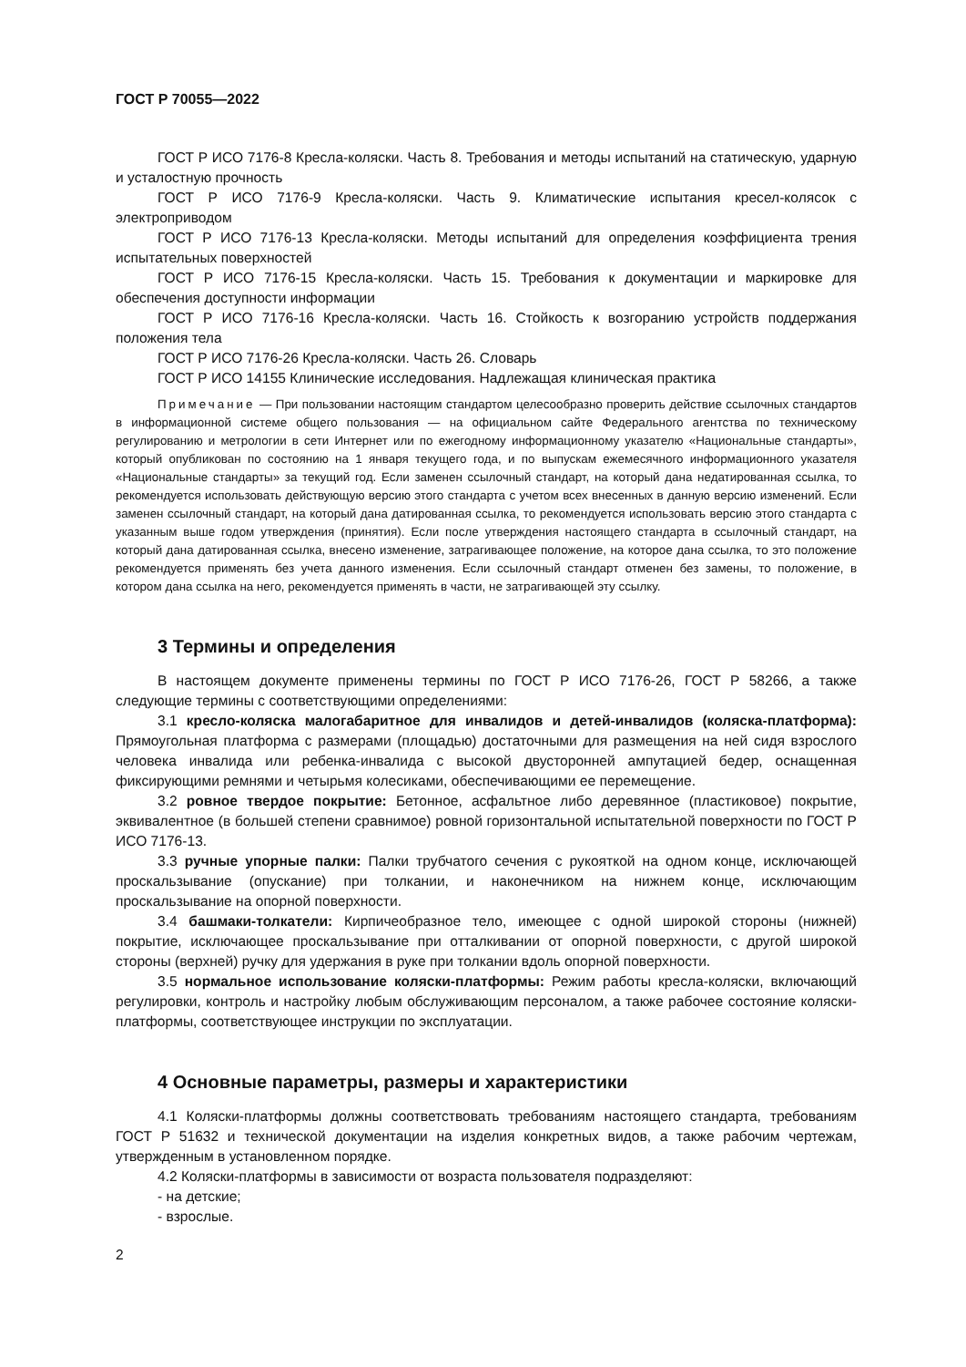ГОСТ Р 70055—2022
ГОСТ Р ИСО 7176-8 Кресла-коляски. Часть 8. Требования и методы испытаний на статическую, ударную и усталостную прочность
ГОСТ Р ИСО 7176-9 Кресла-коляски. Часть 9. Климатические испытания кресел-колясок с электроприводом
ГОСТ Р ИСО 7176-13 Кресла-коляски. Методы испытаний для определения коэффициента трения испытательных поверхностей
ГОСТ Р ИСО 7176-15 Кресла-коляски. Часть 15. Требования к документации и маркировке для обеспечения доступности информации
ГОСТ Р ИСО 7176-16 Кресла-коляски. Часть 16. Стойкость к возгоранию устройств поддержания положения тела
ГОСТ Р ИСО 7176-26 Кресла-коляски. Часть 26. Словарь
ГОСТ Р ИСО 14155 Клинические исследования. Надлежащая клиническая практика
Примечание — При пользовании настоящим стандартом целесообразно проверить действие ссылочных стандартов в информационной системе общего пользования — на официальном сайте Федерального агентства по техническому регулированию и метрологии в сети Интернет или по ежегодному информационному указателю «Национальные стандарты», который опубликован по состоянию на 1 января текущего года, и по выпускам ежемесячного информационного указателя «Национальные стандарты» за текущий год. Если заменен ссылочный стандарт, на который дана недатированная ссылка, то рекомендуется использовать действующую версию этого стандарта с учетом всех внесенных в данную версию изменений. Если заменен ссылочный стандарт, на который дана датированная ссылка, то рекомендуется использовать версию этого стандарта с указанным выше годом утверждения (принятия). Если после утверждения настоящего стандарта в ссылочный стандарт, на который дана датированная ссылка, внесено изменение, затрагивающее положение, на которое дана ссылка, то это положение рекомендуется применять без учета данного изменения. Если ссылочный стандарт отменен без замены, то положение, в котором дана ссылка на него, рекомендуется применять в части, не затрагивающей эту ссылку.
3 Термины и определения
В настоящем документе применены термины по ГОСТ Р ИСО 7176-26, ГОСТ Р 58266, а также следующие термины с соответствующими определениями:
3.1 кресло-коляска малогабаритное для инвалидов и детей-инвалидов (коляска-платформа): Прямоугольная платформа с размерами (площадью) достаточными для размещения на ней сидя взрослого человека инвалида или ребенка-инвалида с высокой двусторонней ампутацией бедер, оснащенная фиксирующими ремнями и четырьмя колесиками, обеспечивающими ее перемещение.
3.2 ровное твердое покрытие: Бетонное, асфальтное либо деревянное (пластиковое) покрытие, эквивалентное (в большей степени сравнимое) ровной горизонтальной испытательной поверхности по ГОСТ Р ИСО 7176-13.
3.3 ручные упорные палки: Палки трубчатого сечения с рукояткой на одном конце, исключающей проскальзывание (опускание) при толкании, и наконечником на нижнем конце, исключающим проскальзывание на опорной поверхности.
3.4 башмаки-толкатели: Кирпичеобразное тело, имеющее с одной широкой стороны (нижней) покрытие, исключающее проскальзывание при отталкивании от опорной поверхности, с другой широкой стороны (верхней) ручку для удержания в руке при толкании вдоль опорной поверхности.
3.5 нормальное использование коляски-платформы: Режим работы кресла-коляски, включающий регулировки, контроль и настройку любым обслуживающим персоналом, а также рабочее состояние коляски-платформы, соответствующее инструкции по эксплуатации.
4 Основные параметры, размеры и характеристики
4.1 Коляски-платформы должны соответствовать требованиям настоящего стандарта, требованиям ГОСТ Р 51632 и технической документации на изделия конкретных видов, а также рабочим чертежам, утвержденным в установленном порядке.
4.2 Коляски-платформы в зависимости от возраста пользователя подразделяют:
- на детские;
- взрослые.
2